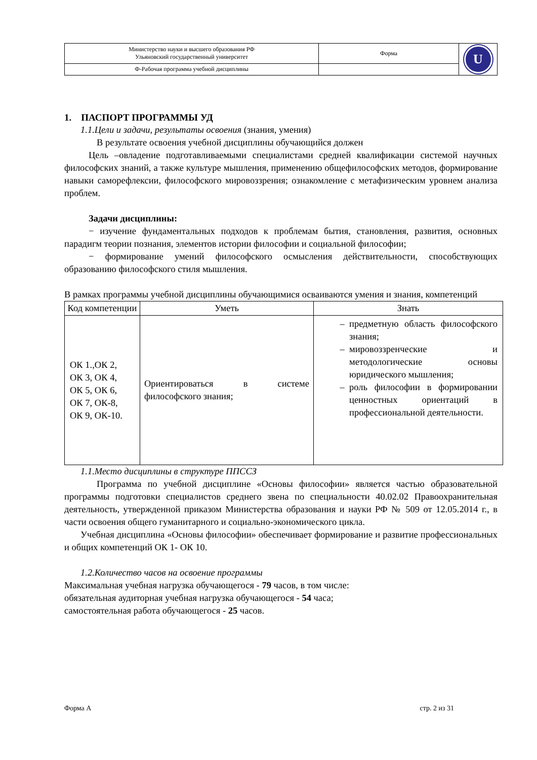| Министерство науки и высшего образования РФ Ульяновский государственный университет | Форма | U |
| Ф-Рабочая программа учебной дисциплины | | |
1. ПАСПОРТ ПРОГРАММЫ УД
1.1.Цели и задачи, результаты освоения (знания, умения)
В результате освоения учебной дисциплины обучающийся должен
Цель –овладение подготавливаемыми специалистами средней квалификации системой научных философских знаний, а также культуре мышления, применению общефилософских методов, формирование навыки саморефлексии, философского мировоззрения; ознакомление с метафизическим уровнем анализа проблем.
Задачи дисциплины:
− изучение фундаментальных подходов к проблемам бытия, становления, развития, основных парадигм теории познания, элементов истории философии и социальной философии;
− формирование умений философского осмысления действительности, способствующих образованию философского стиля мышления.
В рамках программы учебной дисциплины обучающимися осваиваются умения и знания, компетенций
| Код компетенции | Уметь | Знать |
| --- | --- | --- |
| ОК 1.,ОК 2, ОК 3, ОК 4, ОК 5, ОК 6, ОК 7, ОК-8, ОК 9, ОК-10. | Ориентироваться в системе философского знания; | предметную область философского знания; мировоззренческие и методологические основы юридического мышления; роль философии в формировании ценностных ориентаций в профессиональной деятельности. |
1.1.Место дисциплины в структуре ППССЗ
Программа по учебной дисциплине «Основы философии» является частью образовательной программы подготовки специалистов среднего звена по специальности 40.02.02 Правоохранительная деятельность, утвержденной приказом Министерства образования и науки РФ № 509 от 12.05.2014 г., в части освоения общего гуманитарного и социально-экономического цикла.
Учебная дисциплина «Основы философии» обеспечивает формирование и развитие профессиональных и общих компетенций ОК 1- ОК 10.
1.2.Количество часов на освоение программы
Максимальная учебная нагрузка обучающегося - 79 часов, в том числе:
обязательная аудиторная учебная нагрузка обучающегося - 54 часа;
самостоятельная работа обучающегося - 25 часов.
Форма А стр. 2 из 31